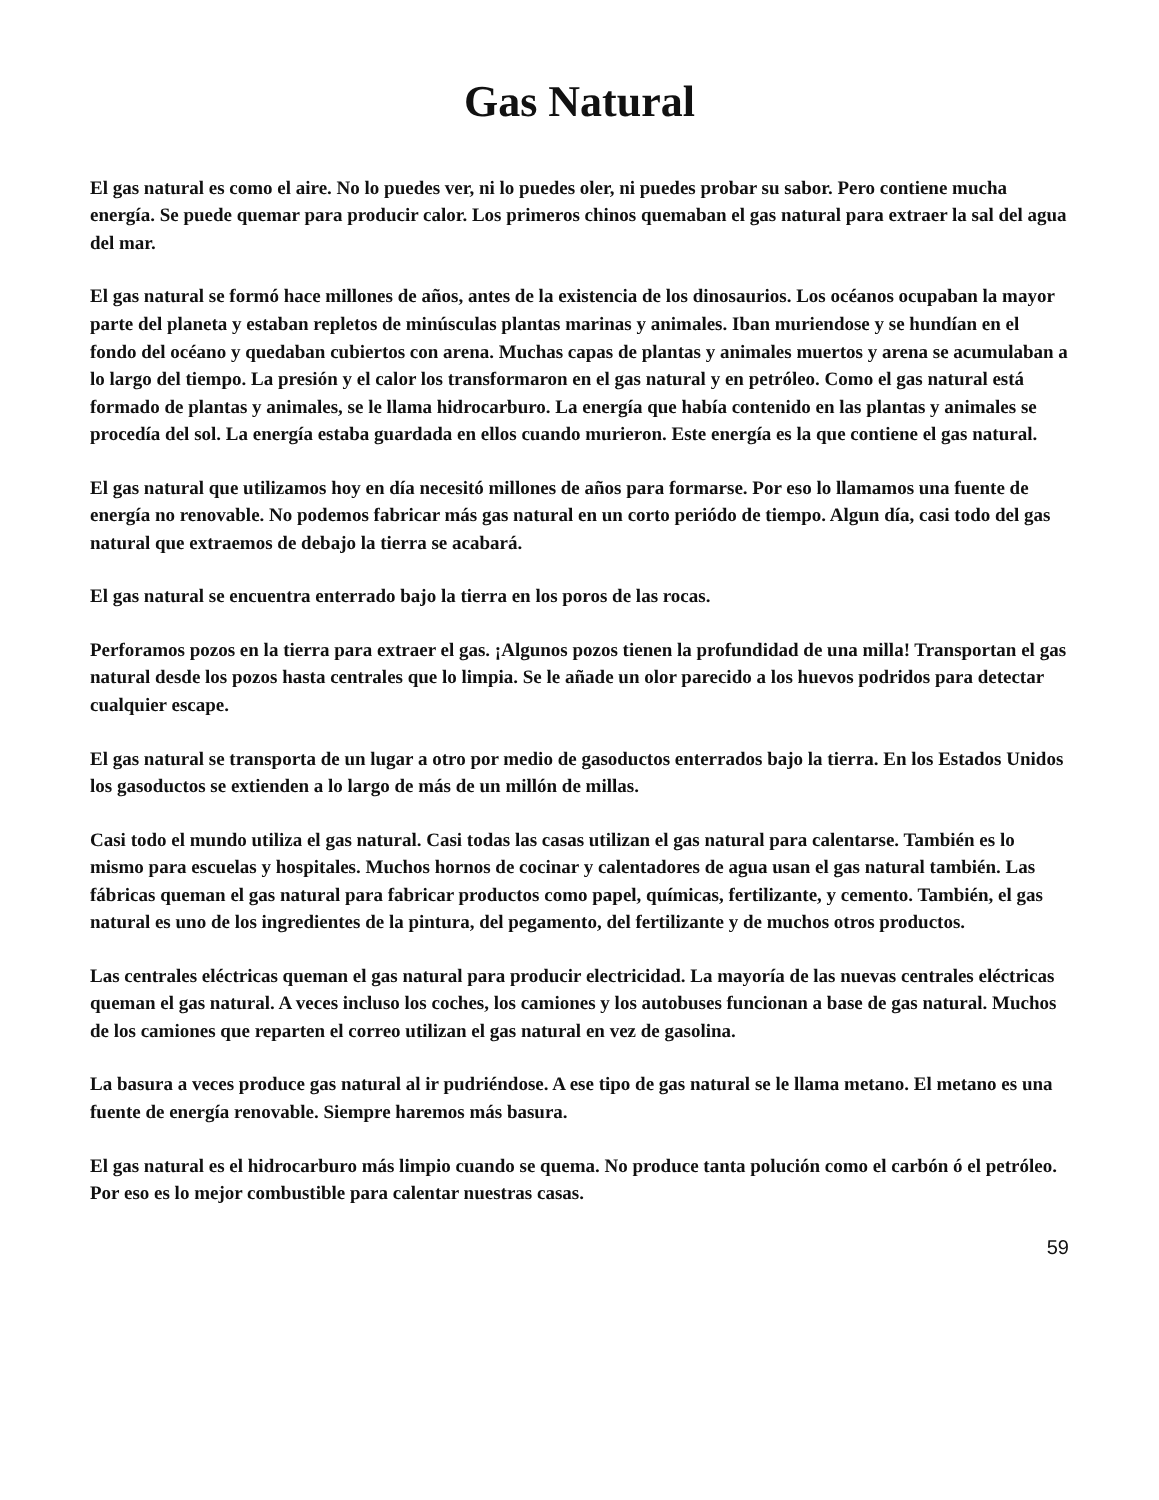Gas Natural
El gas natural es como el aire. No lo puedes ver, ni lo puedes oler, ni puedes probar su sabor. Pero contiene mucha energía. Se puede quemar para producir calor. Los primeros chinos quemaban el gas natural para extraer la sal del agua del mar.
El gas natural se formó hace millones de años, antes de la existencia de los dinosaurios. Los océanos ocupaban la mayor parte del planeta y estaban repletos de minúsculas plantas marinas y animales. Iban muriendose y se hundían en el fondo del océano y quedaban cubiertos con arena. Muchas capas de plantas y animales muertos y arena se acumulaban a lo largo del tiempo. La presión y el calor los transformaron en el gas natural y en petróleo. Como el gas natural está formado de plantas y animales, se le llama hidrocarburo. La energía que había contenido en las plantas y animales se procedía del sol. La energía estaba guardada en ellos cuando murieron. Este energía es la que contiene el gas natural.
El gas natural que utilizamos hoy en día necesitó millones de años para formarse. Por eso lo llamamos una fuente de energía no renovable. No podemos fabricar más gas natural en un corto periódo de tiempo. Algun día, casi todo del gas natural que extraemos de debajo la tierra se acabará.
El gas natural se encuentra enterrado bajo la tierra en los poros de las rocas.
Perforamos pozos en la tierra para extraer el gas. ¡Algunos pozos tienen la profundidad de una milla! Transportan el gas natural desde los pozos hasta centrales que lo limpia. Se le añade un olor parecido a los huevos podridos para detectar cualquier escape.
El gas natural se transporta de un lugar a otro por medio de gasoductos enterrados bajo la tierra. En los Estados Unidos los gasoductos se extienden a lo largo de más de un millón de millas.
Casi todo el mundo utiliza el gas natural. Casi todas las casas utilizan el gas natural para calentarse. También es lo mismo para escuelas y hospitales. Muchos hornos de cocinar y calentadores de agua usan el gas natural también. Las fábricas queman el gas natural para fabricar productos como papel, químicas, fertilizante, y cemento. También, el gas natural es uno de los ingredientes de la pintura, del pegamento, del fertilizante y de muchos otros productos.
Las centrales eléctricas queman el gas natural para producir electricidad. La mayoría de las nuevas centrales eléctricas queman el gas natural. A veces incluso los coches, los camiones y los autobuses funcionan a base de gas natural. Muchos de los camiones que reparten el correo utilizan el gas natural en vez de gasolina.
La basura a veces produce gas natural al ir pudriéndose. A ese tipo de gas natural se le llama metano. El metano es una fuente de energía renovable. Siempre haremos más basura.
El gas natural es el hidrocarburo más limpio cuando se quema. No produce tanta polución como el carbón ó el petróleo. Por eso es lo mejor combustible para calentar nuestras casas.
59